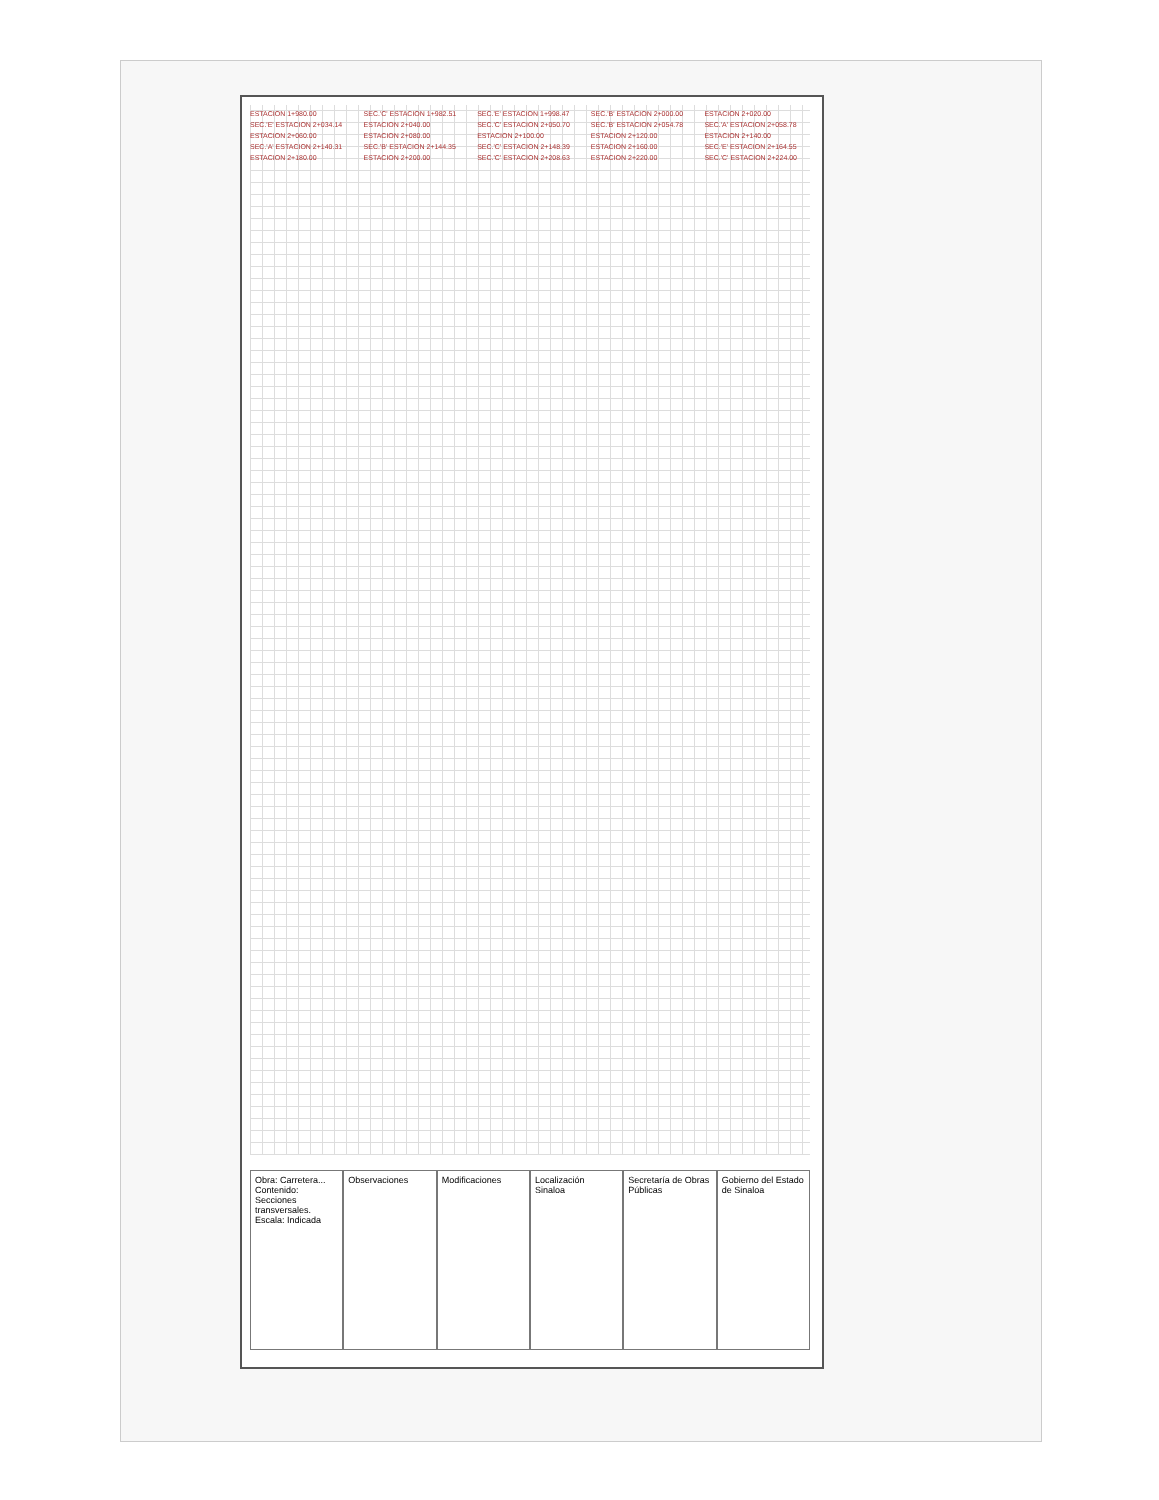ESTACION 1+980.00 SEC.'C' ESTACION 1+982.51 SEC.'E' ESTACION 1+998.47 SEC.'B' ESTACION 2+000.00 ESTACION 2+020.00 SEC.'E' ESTACION 2+034.14 ESTACION 2+040.00 SEC.'C' ESTACION 2+050.70 SEC.'B' ESTACION 2+054.78 SEC.'A' ESTACION 2+058.78 ESTACION 2+060.00 ESTACION 2+080.00 ESTACION 2+100.00 ESTACION 2+120.00 ESTACION 2+140.00 SEC.'A' ESTACION 2+140.31 SEC.'B' ESTACION 2+144.35 SEC.'C' ESTACION 2+148.39 ESTACION 2+160.00 SEC.'E' ESTACION 2+164.55 ESTACION 2+180.00 ESTACION 2+200.00 SEC.'C' ESTACION 2+208.63 ESTACION 2+220.00 SEC.'C' ESTACION 2+224.00
Obra: Carretera... Contenido: Secciones transversales. Escala: Indicada
Observaciones Modificaciones Localización
Sinaloa
Secretaría de Obras Públicas Gobierno del Estado de Sinaloa